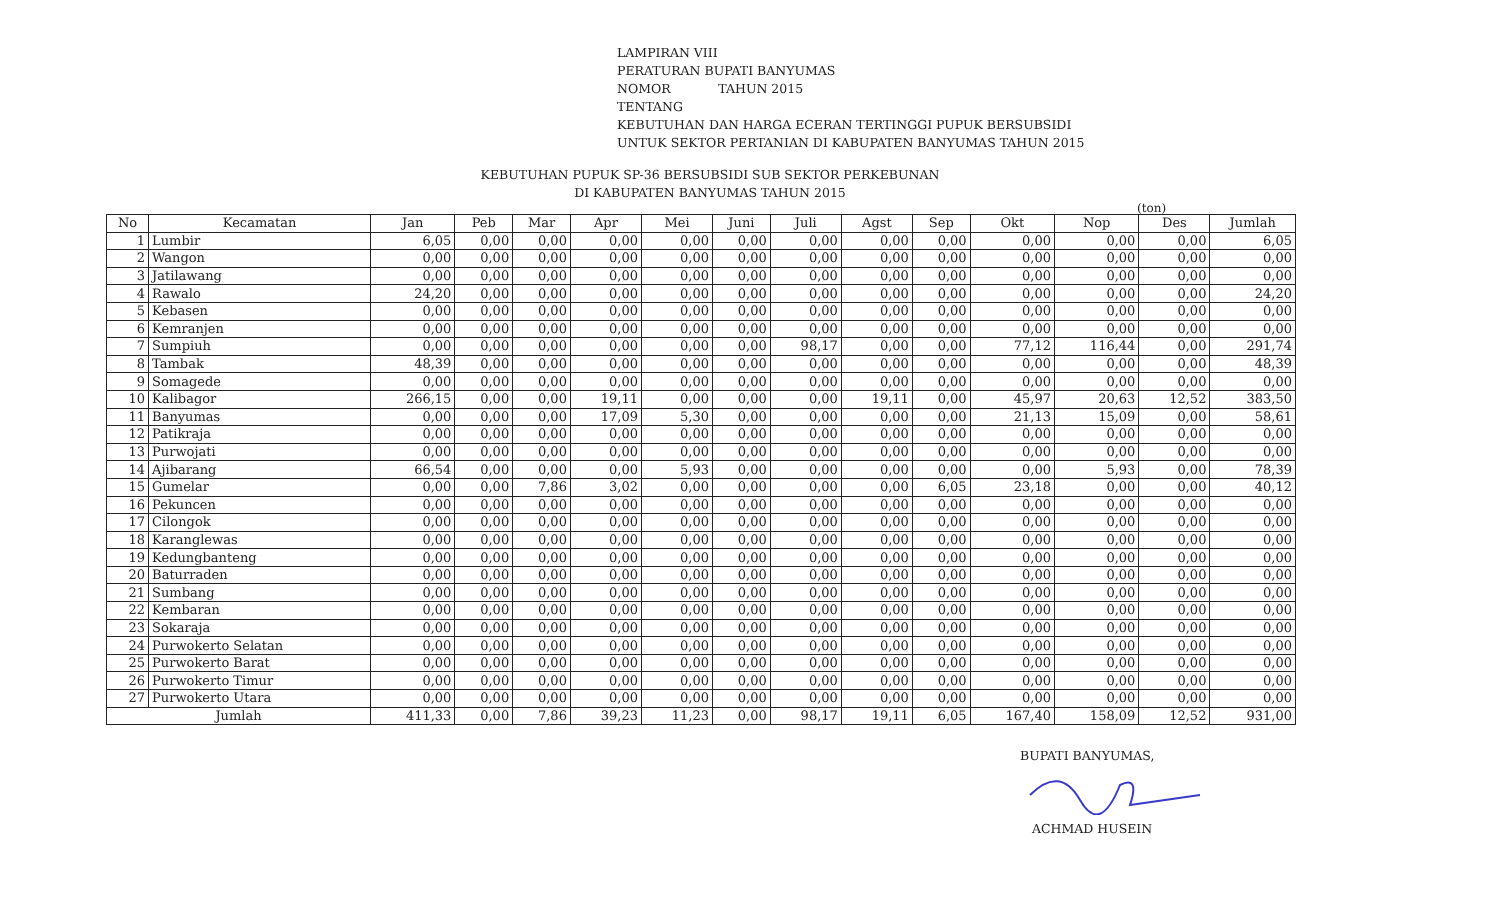LAMPIRAN VIII
PERATURAN BUPATI BANYUMAS
NOMOR TAHUN 2015
TENTANG
KEBUTUHAN DAN HARGA ECERAN TERTINGGI PUPUK BERSUBSIDI
UNTUK SEKTOR PERTANIAN DI KABUPATEN BANYUMAS TAHUN 2015
KEBUTUHAN PUPUK SP-36 BERSUBSIDI SUB SEKTOR PERKEBUNAN
DI KABUPATEN BANYUMAS TAHUN 2015
(ton)
| No | Kecamatan | Jan | Peb | Mar | Apr | Mei | Juni | Juli | Agst | Sep | Okt | Nop | Des | Jumlah |
| --- | --- | --- | --- | --- | --- | --- | --- | --- | --- | --- | --- | --- | --- | --- |
| 1 | Lumbir | 6,05 | 0,00 | 0,00 | 0,00 | 0,00 | 0,00 | 0,00 | 0,00 | 0,00 | 0,00 | 0,00 | 0,00 | 6,05 |
| 2 | Wangon | 0,00 | 0,00 | 0,00 | 0,00 | 0,00 | 0,00 | 0,00 | 0,00 | 0,00 | 0,00 | 0,00 | 0,00 | 0,00 |
| 3 | Jatilawang | 0,00 | 0,00 | 0,00 | 0,00 | 0,00 | 0,00 | 0,00 | 0,00 | 0,00 | 0,00 | 0,00 | 0,00 | 0,00 |
| 4 | Rawalo | 24,20 | 0,00 | 0,00 | 0,00 | 0,00 | 0,00 | 0,00 | 0,00 | 0,00 | 0,00 | 0,00 | 0,00 | 24,20 |
| 5 | Kebasen | 0,00 | 0,00 | 0,00 | 0,00 | 0,00 | 0,00 | 0,00 | 0,00 | 0,00 | 0,00 | 0,00 | 0,00 | 0,00 |
| 6 | Kemranjen | 0,00 | 0,00 | 0,00 | 0,00 | 0,00 | 0,00 | 0,00 | 0,00 | 0,00 | 0,00 | 0,00 | 0,00 | 0,00 |
| 7 | Sumpiuh | 0,00 | 0,00 | 0,00 | 0,00 | 0,00 | 0,00 | 98,17 | 0,00 | 0,00 | 77,12 | 116,44 | 0,00 | 291,74 |
| 8 | Tambak | 48,39 | 0,00 | 0,00 | 0,00 | 0,00 | 0,00 | 0,00 | 0,00 | 0,00 | 0,00 | 0,00 | 0,00 | 48,39 |
| 9 | Somagede | 0,00 | 0,00 | 0,00 | 0,00 | 0,00 | 0,00 | 0,00 | 0,00 | 0,00 | 0,00 | 0,00 | 0,00 | 0,00 |
| 10 | Kalibagor | 266,15 | 0,00 | 0,00 | 19,11 | 0,00 | 0,00 | 0,00 | 19,11 | 0,00 | 45,97 | 20,63 | 12,52 | 383,50 |
| 11 | Banyumas | 0,00 | 0,00 | 0,00 | 17,09 | 5,30 | 0,00 | 0,00 | 0,00 | 0,00 | 21,13 | 15,09 | 0,00 | 58,61 |
| 12 | Patikraja | 0,00 | 0,00 | 0,00 | 0,00 | 0,00 | 0,00 | 0,00 | 0,00 | 0,00 | 0,00 | 0,00 | 0,00 | 0,00 |
| 13 | Purwojati | 0,00 | 0,00 | 0,00 | 0,00 | 0,00 | 0,00 | 0,00 | 0,00 | 0,00 | 0,00 | 0,00 | 0,00 | 0,00 |
| 14 | Ajibarang | 66,54 | 0,00 | 0,00 | 0,00 | 5,93 | 0,00 | 0,00 | 0,00 | 0,00 | 0,00 | 5,93 | 0,00 | 78,39 |
| 15 | Gumelar | 0,00 | 0,00 | 7,86 | 3,02 | 0,00 | 0,00 | 0,00 | 0,00 | 6,05 | 23,18 | 0,00 | 0,00 | 40,12 |
| 16 | Pekuncen | 0,00 | 0,00 | 0,00 | 0,00 | 0,00 | 0,00 | 0,00 | 0,00 | 0,00 | 0,00 | 0,00 | 0,00 | 0,00 |
| 17 | Cilongok | 0,00 | 0,00 | 0,00 | 0,00 | 0,00 | 0,00 | 0,00 | 0,00 | 0,00 | 0,00 | 0,00 | 0,00 | 0,00 |
| 18 | Karanglewas | 0,00 | 0,00 | 0,00 | 0,00 | 0,00 | 0,00 | 0,00 | 0,00 | 0,00 | 0,00 | 0,00 | 0,00 | 0,00 |
| 19 | Kedungbanteng | 0,00 | 0,00 | 0,00 | 0,00 | 0,00 | 0,00 | 0,00 | 0,00 | 0,00 | 0,00 | 0,00 | 0,00 | 0,00 |
| 20 | Baturraden | 0,00 | 0,00 | 0,00 | 0,00 | 0,00 | 0,00 | 0,00 | 0,00 | 0,00 | 0,00 | 0,00 | 0,00 | 0,00 |
| 21 | Sumbang | 0,00 | 0,00 | 0,00 | 0,00 | 0,00 | 0,00 | 0,00 | 0,00 | 0,00 | 0,00 | 0,00 | 0,00 | 0,00 |
| 22 | Kembaran | 0,00 | 0,00 | 0,00 | 0,00 | 0,00 | 0,00 | 0,00 | 0,00 | 0,00 | 0,00 | 0,00 | 0,00 | 0,00 |
| 23 | Sokaraja | 0,00 | 0,00 | 0,00 | 0,00 | 0,00 | 0,00 | 0,00 | 0,00 | 0,00 | 0,00 | 0,00 | 0,00 | 0,00 |
| 24 | Purwokerto Selatan | 0,00 | 0,00 | 0,00 | 0,00 | 0,00 | 0,00 | 0,00 | 0,00 | 0,00 | 0,00 | 0,00 | 0,00 | 0,00 |
| 25 | Purwokerto Barat | 0,00 | 0,00 | 0,00 | 0,00 | 0,00 | 0,00 | 0,00 | 0,00 | 0,00 | 0,00 | 0,00 | 0,00 | 0,00 |
| 26 | Purwokerto Timur | 0,00 | 0,00 | 0,00 | 0,00 | 0,00 | 0,00 | 0,00 | 0,00 | 0,00 | 0,00 | 0,00 | 0,00 | 0,00 |
| 27 | Purwokerto Utara | 0,00 | 0,00 | 0,00 | 0,00 | 0,00 | 0,00 | 0,00 | 0,00 | 0,00 | 0,00 | 0,00 | 0,00 | 0,00 |
| Jumlah | | 411,33 | 0,00 | 7,86 | 39,23 | 11,23 | 0,00 | 98,17 | 19,11 | 6,05 | 167,40 | 158,09 | 12,52 | 931,00 |
BUPATI BANYUMAS,
ACHMAD HUSEIN